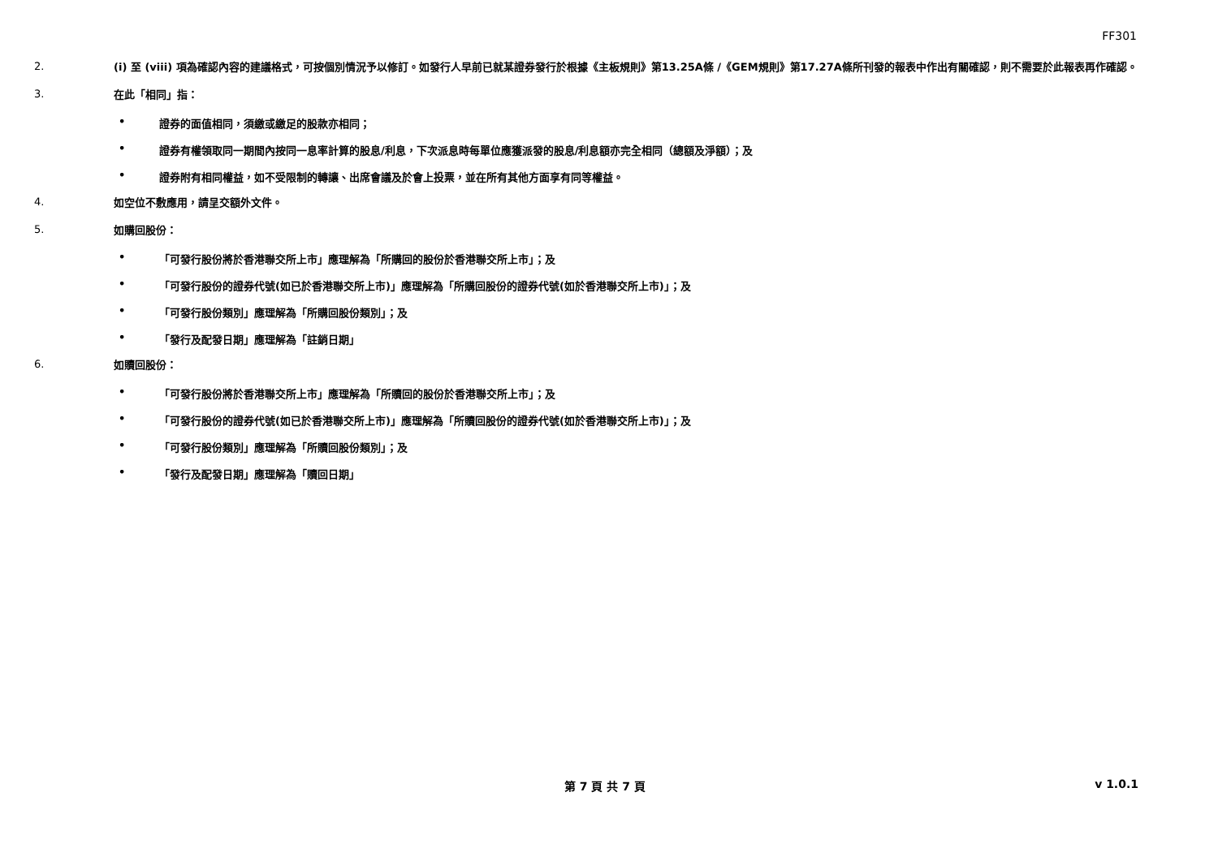FF301
2.
(i) 至 (viii) 項為確認內容的建議格式，可按個別情況予以修訂。如發行人早前已就某證券發行於根據《主板規則》第13.25A條 /《GEM規則》第17.27A條所刊發的報表中作出有關確認，則不需要於此報表再作確認。
3.
在此「相同」指：
• 證券的面值相同，須繳或繳足的股款亦相同；
• 證券有權領取同一期間內按同一息率計算的股息/利息，下次派息時每單位應獲派發的股息/利息額亦完全相同（總額及淨額）；及
• 證券附有相同權益，如不受限制的轉讓、出席會議及於會上投票，並在所有其他方面享有同等權益。
4.
如空位不敷應用，請呈交額外文件。
5.
如購回股份：
• 「可發行股份將於香港聯交所上市」應理解為「所購回的股份於香港聯交所上市」；及
• 「可發行股份的證券代號(如已於香港聯交所上市)」應理解為「所購回股份的證券代號(如於香港聯交所上市)」；及
• 「可發行股份類別」應理解為「所購回股份類別」；及
• 「發行及配發日期」應理解為「註銷日期」
6.
如贖回股份：
• 「可發行股份將於香港聯交所上市」應理解為「所贖回的股份於香港聯交所上市」；及
• 「可發行股份的證券代號(如已於香港聯交所上市)」應理解為「所贖回股份的證券代號(如於香港聯交所上市)」；及
• 「可發行股份類別」應理解為「所贖回股份類別」；及
• 「發行及配發日期」應理解為「贖回日期」
第 7 頁 共 7 頁 v 1.0.1